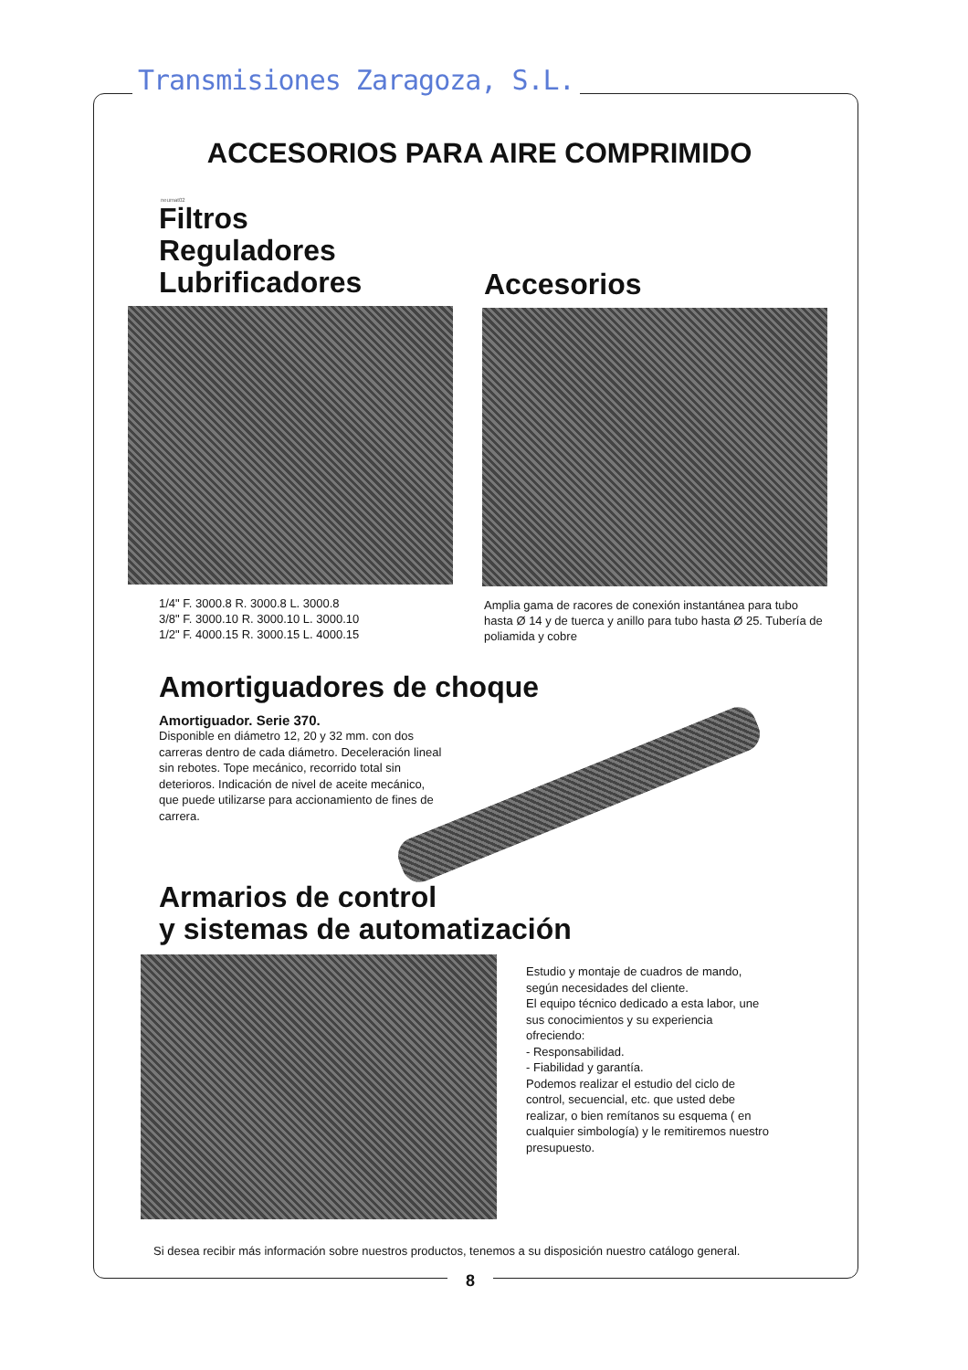Transmisiones Zaragoza, S.L.
ACCESORIOS PARA AIRE COMPRIMIDO
neumat02
Filtros
Reguladores
Lubrificadores
1/4" F. 3000.8 R. 3000.8 L. 3000.8
3/8" F. 3000.10 R. 3000.10 L. 3000.10
1/2" F. 4000.15 R. 3000.15 L. 4000.15
Accesorios
Amplia gama de racores de conexión instantánea para tubo hasta Ø 14 y de tuerca y anillo para tubo hasta Ø 25. Tubería de poliamida y cobre
Amortiguadores de choque
Amortiguador. Serie 370.
Disponible en diámetro 12, 20 y 32 mm. con dos carreras dentro de cada diámetro. Deceleración lineal sin rebotes. Tope mecánico, recorrido total sin deterioros. Indicación de nivel de aceite mecánico, que puede utilizarse para accionamiento de fines de carrera.
Armarios de control
y sistemas de automatización
Estudio y montaje de cuadros de mando, según necesidades del cliente.
El equipo técnico dedicado a esta labor, une sus conocimientos y su experiencia ofreciendo:
- Responsabilidad.
- Fiabilidad y garantía.
Podemos realizar el estudio del ciclo de control, secuencial, etc. que usted debe realizar, o bien remítanos su esquema ( en cualquier simbología) y le remitiremos nuestro presupuesto.
Si desea recibir más información sobre nuestros productos, tenemos a su disposición nuestro catálogo general.
8